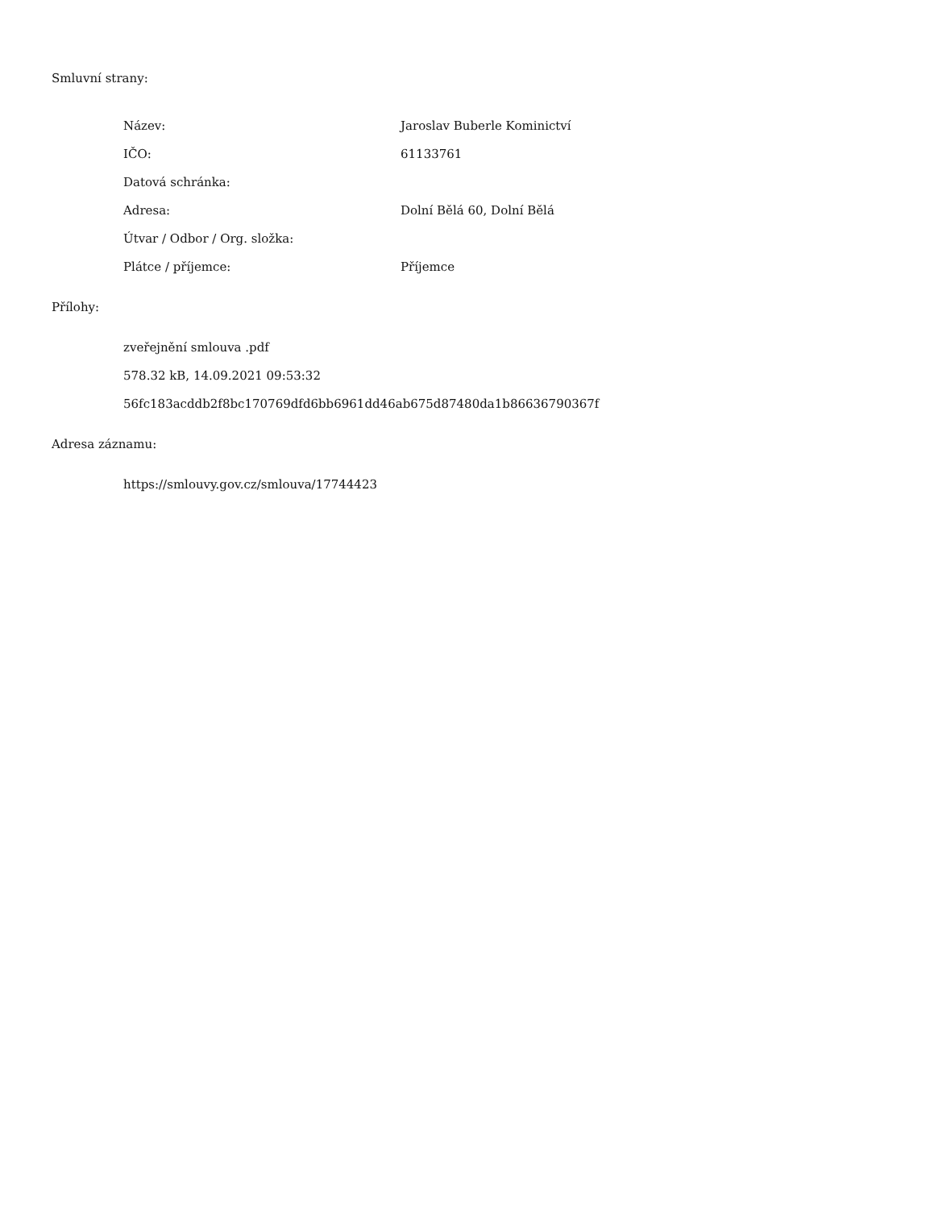Smluvní strany:
Název: Jaroslav Buberle Kominictví
IČO: 61133761
Datová schránka:
Adresa: Dolní Bělá 60, Dolní Bělá
Útvar / Odbor / Org. složka:
Plátce / příjemce: Příjemce
Přílohy:
zveřejnění smlouva .pdf
578.32 kB, 14.09.2021 09:53:32
56fc183acddb2f8bc170769dfd6bb6961dd46ab675d87480da1b86636790367f
Adresa záznamu:
https://smlouvy.gov.cz/smlouva/17744423